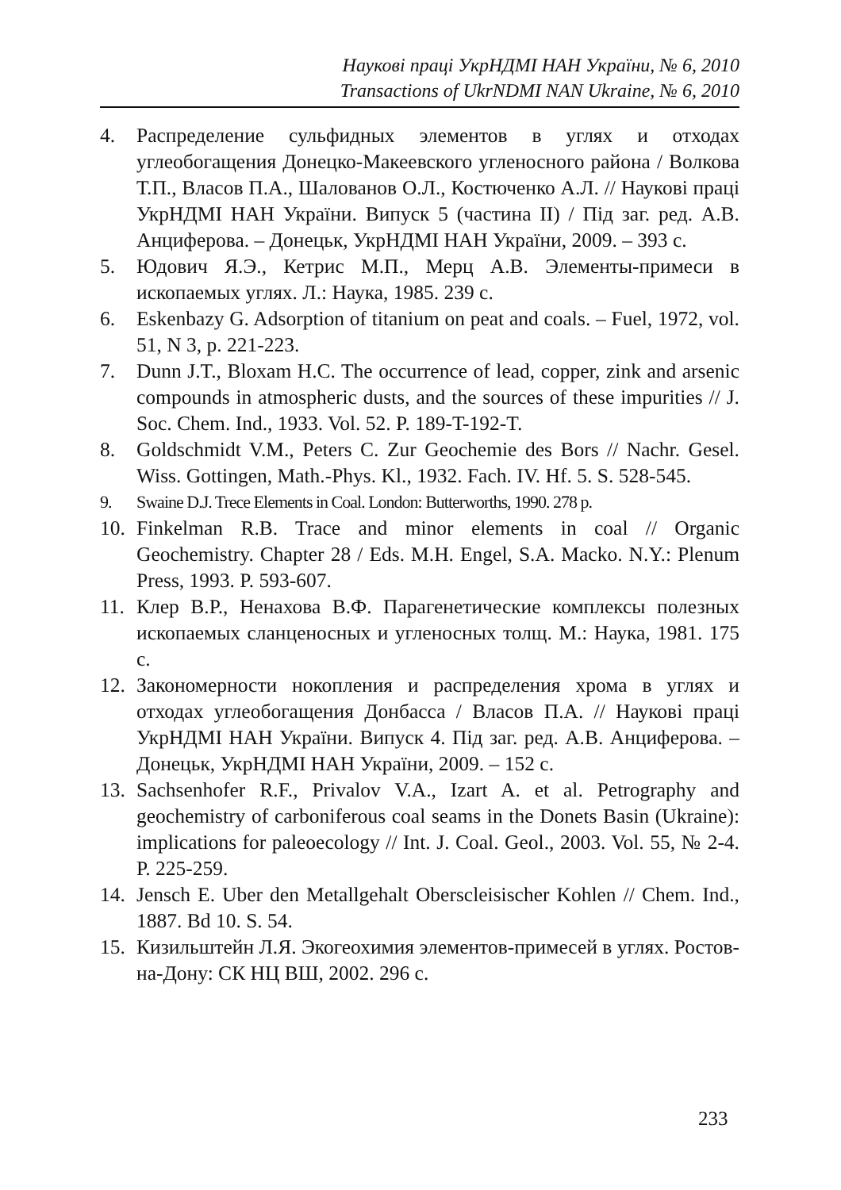Наукові праці УкрНДМІ НАН України, № 6, 2010
Transactions of UkrNDMI NAN Ukraine, № 6, 2010
4. Распределение сульфидных элементов в углях и отходах углеобогащения Донецко-Макеевского угленосного района / Волкова Т.П., Власов П.А., Шалованов О.Л., Костюченко А.Л. // Наукові праці УкрНДМІ НАН України. Випуск 5 (частина ІІ) / Під заг. ред. А.В. Анциферова. – Донецьк, УкрНДМІ НАН України, 2009. – 393 с.
5. Юдович Я.Э., Кетрис М.П., Мерц А.В. Элементы-примеси в ископаемых углях. Л.: Наука, 1985. 239 с.
6. Eskenbazy G. Adsorption of titanium on peat and coals. – Fuel, 1972, vol. 51, N 3, p. 221-223.
7. Dunn J.T., Bloxam H.C. The occurrence of lead, copper, zink and arsenic compounds in atmospheric dusts, and the sources of these impurities // J. Soc. Chem. Ind., 1933. Vol. 52. P. 189-T-192-T.
8. Goldschmidt V.M., Peters C. Zur Geochemie des Bors // Nachr. Gesel. Wiss. Gottingen, Math.-Phys. Kl., 1932. Fach. IV. Hf. 5. S. 528-545.
9. Swaine D.J. Trece Elements in Coal. London: Butterworths, 1990. 278 p.
10. Finkelman R.B. Trace and minor elements in coal // Organic Geochemistry. Chapter 28 / Eds. M.H. Engel, S.A. Macko. N.Y.: Plenum Press, 1993. P. 593-607.
11. Клер В.Р., Ненахова В.Ф. Парагенетические комплексы полезных ископаемых сланценосных и угленосных толщ. М.: Наука, 1981. 175 с.
12. Закономерности нокопления и распределения хрома в углях и отходах углеобогащения Донбасса / Власов П.А. // Наукові праці УкрНДМІ НАН України. Випуск 4. Під заг. ред. А.В. Анциферова. – Донецьк, УкрНДМІ НАН України, 2009. – 152 с.
13. Sachsenhofer R.F., Privalov V.A., Izart A. et al. Petrography and geochemistry of carboniferous coal seams in the Donets Basin (Ukraine): implications for paleoecology // Int. J. Coal. Geol., 2003. Vol. 55, № 2-4. P. 225-259.
14. Jensch E. Uber den Metallgehalt Oberscleisischer Kohlen // Chem. Ind., 1887. Bd 10. S. 54.
15. Кизильштейн Л.Я. Экогеохимия элементов-примесей в углях. Ростов-на-Дону: СК НЦ ВШ, 2002. 296 с.
233